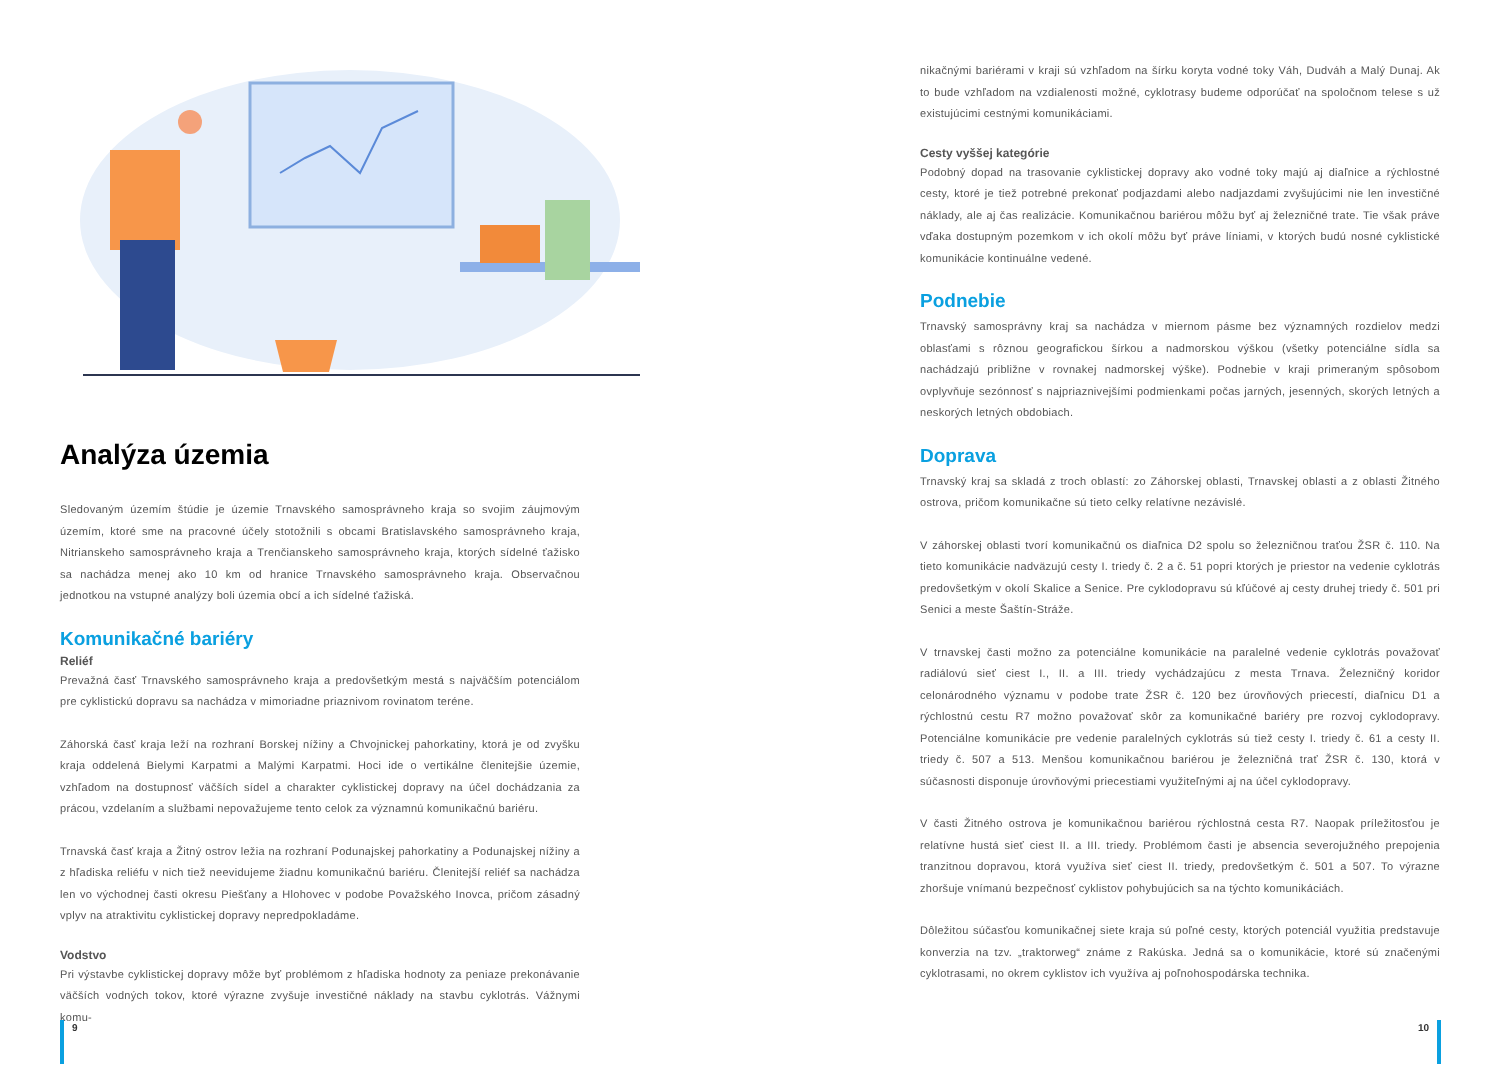Analýza územia
Sledovaným územím štúdie je územie Trnavského samosprávneho kraja so svojim záujmovým územím, ktoré sme na pracovné účely stotožnili s obcami Bratislavského samosprávneho kraja, Nitrianskeho samosprávneho kraja a Trenčianskeho samosprávneho kraja, ktorých sídelné ťažisko sa nachádza menej ako 10 km od hranice Trnavského samosprávneho kraja. Observačnou jednotkou na vstupné analýzy boli územia obcí a ich sídelné ťažiská.
Komunikačné bariéry
Reliéf
Prevažná časť Trnavského samosprávneho kraja a predovšetkým mestá s najväčším potenciálom pre cyklistickú dopravu sa nachádza v mimoriadne priaznivom rovinatom teréne.
Záhorská časť kraja leží na rozhraní Borskej nížiny a Chvojnickej pahorkatiny, ktorá je od zvyšku kraja oddelená Bielymi Karpatmi a Malými Karpatmi. Hoci ide o vertikálne členitejšie územie, vzhľadom na dostupnosť väčších sídel a charakter cyklistickej dopravy na účel dochádzania za prácou, vzdelaním a službami nepovažujeme tento celok za významnú komunikačnú bariéru.
Trnavská časť kraja a Žitný ostrov ležia na rozhraní Podunajskej pahorkatiny a Podunajskej nížiny a z hľadiska reliéfu v nich tiež neevidujeme žiadnu komunikačnú bariéru. Členitejší reliéf sa nachádza len vo východnej časti okresu Piešťany a Hlohovec v podobe Považského Inovca, pričom zásadný vplyv na atraktivitu cyklistickej dopravy nepredpokladáme.
Vodstvo
Pri výstavbe cyklistickej dopravy môže byť problémom z hľadiska hodnoty za peniaze prekonávanie väčších vodných tokov, ktoré výrazne zvyšuje investičné náklady na stavbu cyklotrás. Vážnymi komu-
9
nikačnými bariérami v kraji sú vzhľadom na šírku koryta vodné toky Váh, Dudváh a Malý Dunaj. Ak to bude vzhľadom na vzdialenosti možné, cyklotrasy budeme odporúčať na spoločnom telese s už existujúcimi cestnými komunikáciami.
Cesty vyššej kategórie
Podobný dopad na trasovanie cyklistickej dopravy ako vodné toky majú aj diaľnice a rýchlostné cesty, ktoré je tiež potrebné prekonať podjazdami alebo nadjazdami zvyšujúcimi nie len investičné náklady, ale aj čas realizácie. Komunikačnou bariérou môžu byť aj železničné trate. Tie však práve vďaka dostupným pozemkom v ich okolí môžu byť práve líniami, v ktorých budú nosné cyklistické komunikácie kontinuálne vedené.
Podnebie
Trnavský samosprávny kraj sa nachádza v miernom pásme bez významných rozdielov medzi oblasťami s rôznou geografickou šírkou a nadmorskou výškou (všetky potenciálne sídla sa nachádzajú približne v rovnakej nadmorskej výške). Podnebie v kraji primeraným spôsobom ovplyvňuje sezónnosť s najpriaznivejšími podmienkami počas jarných, jesenných, skorých letných a neskorých letných obdobiach.
Doprava
Trnavský kraj sa skladá z troch oblastí: zo Záhorskej oblasti, Trnavskej oblasti a z oblasti Žitného ostrova, pričom komunikačne sú tieto celky relatívne nezávislé.
V záhorskej oblasti tvorí komunikačnú os diaľnica D2 spolu so železničnou traťou ŽSR č. 110. Na tieto komunikácie nadväzujú cesty I. triedy č. 2 a č. 51 popri ktorých je priestor na vedenie cyklotrás predovšetkým v okolí Skalice a Senice. Pre cyklodopravu sú kľúčové aj cesty druhej triedy č. 501 pri Senici a meste Šaštín-Stráže.
V trnavskej časti možno za potenciálne komunikácie na paralelné vedenie cyklotrás považovať radiálovú sieť ciest I., II. a III. triedy vychádzajúcu z mesta Trnava. Železničný koridor celonárodného významu v podobe trate ŽSR č. 120 bez úrovňových priecestí, diaľnicu D1 a rýchlostnú cestu R7 možno považovať skôr za komunikačné bariéry pre rozvoj cyklodopravy. Potenciálne komunikácie pre vedenie paralelných cyklotrás sú tiež cesty I. triedy č. 61 a cesty II. triedy č. 507 a 513. Menšou komunikačnou bariérou je železničná trať ŽSR č. 130, ktorá v súčasnosti disponuje úrovňovými priecestiami využiteľnými aj na účel cyklodopravy.
V časti Žitného ostrova je komunikačnou bariérou rýchlostná cesta R7. Naopak príležitosťou je relatívne hustá sieť ciest II. a III. triedy. Problémom časti je absencia severojužného prepojenia tranzitnou dopravou, ktorá využíva sieť ciest II. triedy, predovšetkým č. 501 a 507. To výrazne zhoršuje vnímanú bezpečnosť cyklistov pohybujúcich sa na týchto komunikáciách.
Dôležitou súčasťou komunikačnej siete kraja sú poľné cesty, ktorých potenciál využitia predstavuje konverzia na tzv. „traktorweg“ známe z Rakúska. Jedná sa o komunikácie, ktoré sú značenými cyklotrasami, no okrem cyklistov ich využíva aj poľnohospodárska technika.
10